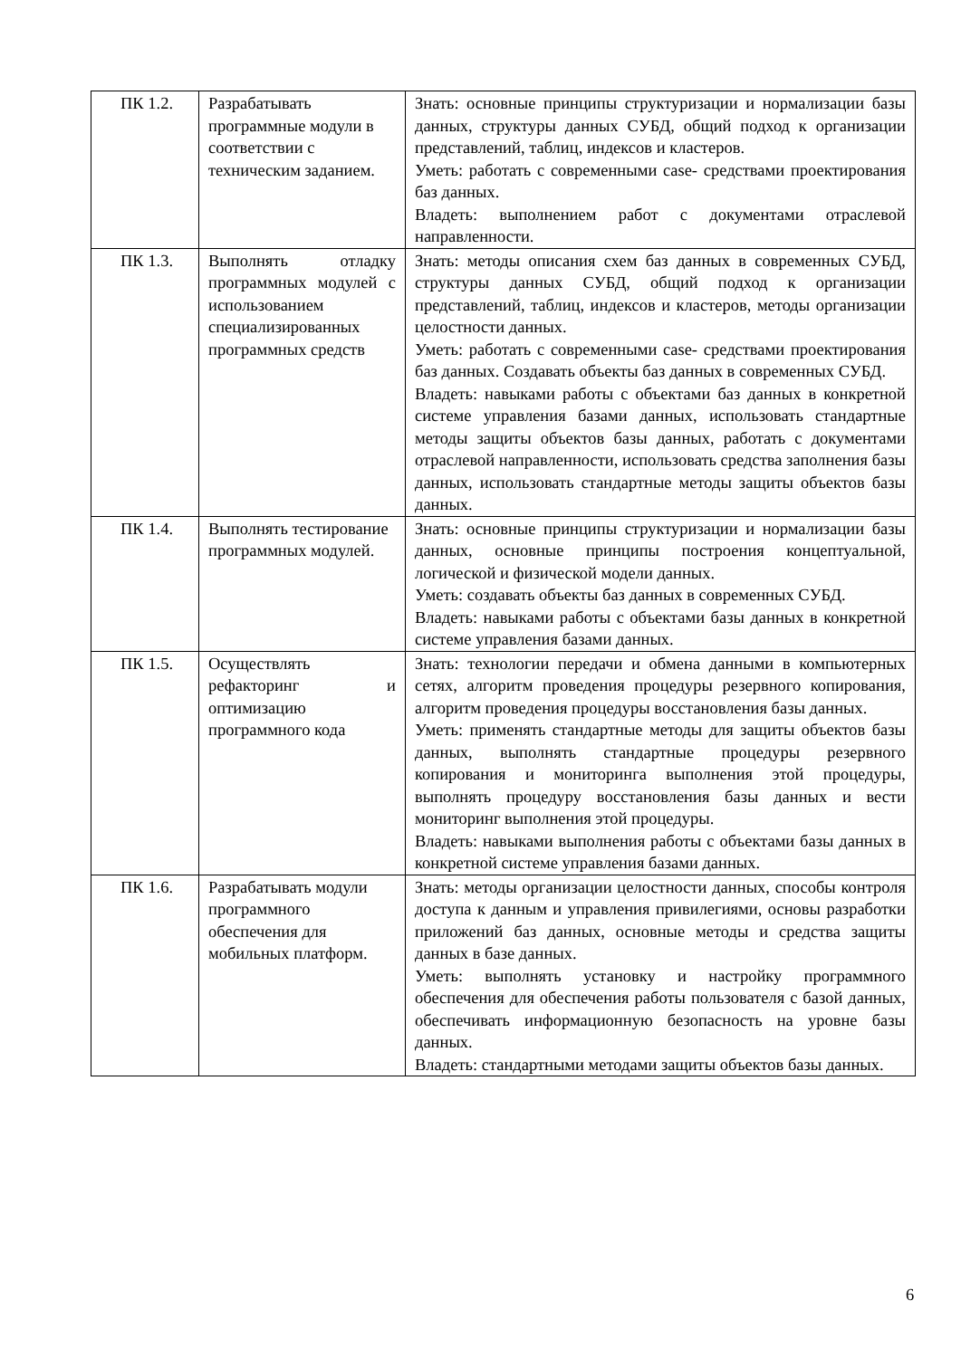| ПК 1.2. | Разрабатывать программные модули в соответствии с техническим заданием. | Знать: основные принципы структуризации и нормализации базы данных, структуры данных СУБД, общий подход к организации представлений, таблиц, индексов и кластеров. Уметь: работать с современными case- средствами проектирования баз данных. Владеть: выполнением работ с документами отраслевой направленности. |
| ПК 1.3. | Выполнять отладку программных модулей с использованием специализированных программных средств | Знать: методы описания схем баз данных в современных СУБД, структуры данных СУБД, общий подход к организации представлений, таблиц, индексов и кластеров, методы организации целостности данных. Уметь: работать с современными case- средствами проектирования баз данных. Создавать объекты баз данных в современных СУБД. Владеть: навыками работы с объектами баз данных в конкретной системе управления базами данных, использовать стандартные методы защиты объектов базы данных, работать с документами отраслевой направленности, использовать средства заполнения базы данных, использовать стандартные методы защиты объектов базы данных. |
| ПК 1.4. | Выполнять тестирование программных модулей. | Знать: основные принципы структуризации и нормализации базы данных, основные принципы построения концептуальной, логической и физической модели данных. Уметь: создавать объекты баз данных в современных СУБД. Владеть: навыками работы с объектами базы данных в конкретной системе управления базами данных. |
| ПК 1.5. | Осуществлять рефакторинг и оптимизацию программного кода | Знать: технологии передачи и обмена данными в компьютерных сетях, алгоритм проведения процедуры резервного копирования, алгоритм проведения процедуры восстановления базы данных. Уметь: применять стандартные методы для защиты объектов базы данных, выполнять стандартные процедуры резервного копирования и мониторинга выполнения этой процедуры, выполнять процедуру восстановления базы данных и вести мониторинг выполнения этой процедуры. Владеть: навыками выполнения работы с объектами базы данных в конкретной системе управления базами данных. |
| ПК 1.6. | Разрабатывать модули программного обеспечения для мобильных платформ. | Знать: методы организации целостности данных, способы контроля доступа к данным и управления привилегиями, основы разработки приложений баз данных, основные методы и средства защиты данных в базе данных. Уметь: выполнять установку и настройку программного обеспечения для обеспечения работы пользователя с базой данных, обеспечивать информационную безопасность на уровне базы данных. Владеть: стандартными методами защиты объектов базы данных. |
6